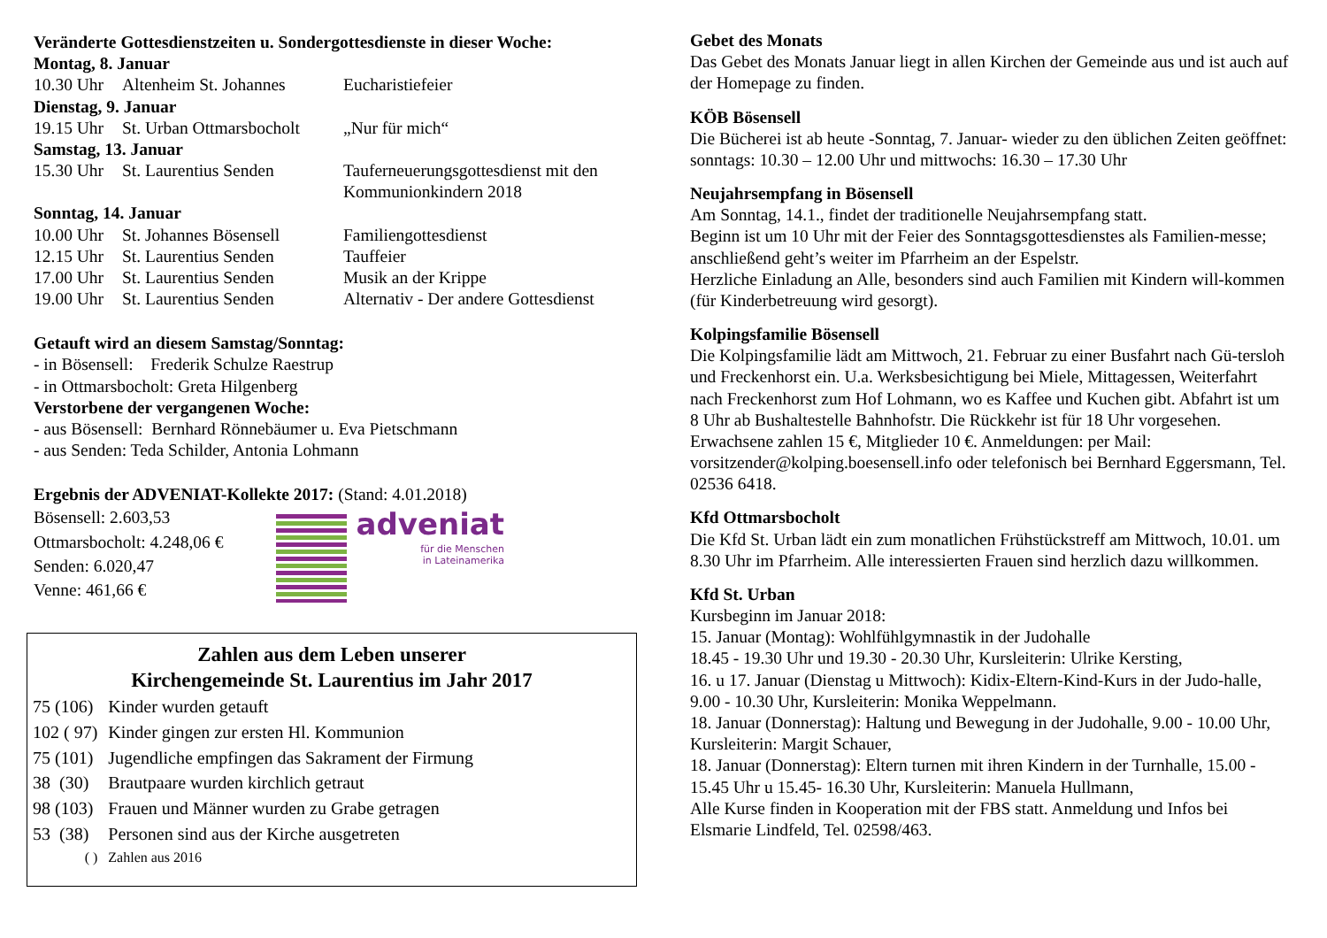Veränderte Gottesdienstzeiten u. Sondergottesdienste in dieser Woche:
Montag, 8. Januar
| 10.30 Uhr | Altenheim St. Johannes | Eucharistiefeier |
Dienstag, 9. Januar
| 19.15 Uhr | St. Urban Ottmarsbocholt | „Nur für mich“ |
Samstag, 13. Januar
| 15.30 Uhr | St. Laurentius Senden | Tauferneuerungsgottesdienst mit den Kommunionkindern 2018 |
Sonntag, 14. Januar
| 10.00 Uhr | St. Johannes Bösensell | Familiengottesdienst |
| 12.15 Uhr | St. Laurentius Senden | Tauffeier |
| 17.00 Uhr | St. Laurentius Senden | Musik an der Krippe |
| 19.00 Uhr | St. Laurentius Senden | Alternativ - Der andere Gottesdienst |
Getauft wird an diesem Samstag/Sonntag:
- in Bösensell: Frederik Schulze Raestrup
- in Ottmarsbocholt: Greta Hilgenberg
Verstorbene der vergangenen Woche:
- aus Bösensell: Bernhard Rönnebäumer u. Eva Pietschmann
- aus Senden: Teda Schilder, Antonia Lohmann
Ergebnis der ADVENIAT-Kollekte 2017: (Stand: 4.01.2018)
Bösensell: 2.603,53
Ottmarsbocholt: 4.248,06 €
Senden: 6.020,47
Venne: 461,66 €
adveniat
für die Menschen
in Lateinamerika
Zahlen aus dem Leben unserer
Kirchengemeinde St. Laurentius im Jahr 2017
| 75 (106) | Kinder wurden getauft |
| 102 ( 97) | Kinder gingen zur ersten Hl. Kommunion |
| 75 (101) | Jugendliche empfingen das Sakrament der Firmung |
| 38 (30) | Brautpaare wurden kirchlich getraut |
| 98 (103) | Frauen und Männer wurden zu Grabe getragen |
| 53 (38) | Personen sind aus der Kirche ausgetreten |
| ( ) | Zahlen aus 2016 |
Gebet des Monats
Das Gebet des Monats Januar liegt in allen Kirchen der Gemeinde aus und ist auch auf der Homepage zu finden.
KÖB Bösensell
Die Bücherei ist ab heute -Sonntag, 7. Januar- wieder zu den üblichen Zeiten geöffnet: sonntags: 10.30 – 12.00 Uhr und mittwochs: 16.30 – 17.30 Uhr
Neujahrsempfang in Bösensell
Am Sonntag, 14.1., findet der traditionelle Neujahrsempfang statt.
Beginn ist um 10 Uhr mit der Feier des Sonntagsgottesdienstes als Familien-messe; anschließend geht’s weiter im Pfarrheim an der Espelstr.
Herzliche Einladung an Alle, besonders sind auch Familien mit Kindern will-kommen (für Kinderbetreuung wird gesorgt).
Kolpingsfamilie Bösensell
Die Kolpingsfamilie lädt am Mittwoch, 21. Februar zu einer Busfahrt nach Gü-tersloh und Freckenhorst ein. U.a. Werksbesichtigung bei Miele, Mittagessen, Weiterfahrt nach Freckenhorst zum Hof Lohmann, wo es Kaffee und Kuchen gibt. Abfahrt ist um 8 Uhr ab Bushaltestelle Bahnhofstr. Die Rückkehr ist für 18 Uhr vorgesehen. Erwachsene zahlen 15 €, Mitglieder 10 €. Anmeldungen: per Mail: vorsitzender@kolping.boesensell.info oder telefonisch bei Bernhard Eggersmann, Tel. 02536 6418.
Kfd Ottmarsbocholt
Die Kfd St. Urban lädt ein zum monatlichen Frühstückstreff am Mittwoch, 10.01. um 8.30 Uhr im Pfarrheim. Alle interessierten Frauen sind herzlich dazu willkommen.
Kfd St. Urban
Kursbeginn im Januar 2018:
15. Januar (Montag): Wohlfühlgymnastik in der Judohalle
18.45 - 19.30 Uhr und 19.30 - 20.30 Uhr, Kursleiterin: Ulrike Kersting,
16. u 17. Januar (Dienstag u Mittwoch): Kidix-Eltern-Kind-Kurs in der Judo-halle, 9.00 - 10.30 Uhr, Kursleiterin: Monika Weppelmann.
18. Januar (Donnerstag): Haltung und Bewegung in der Judohalle, 9.00 - 10.00 Uhr, Kursleiterin: Margit Schauer,
18. Januar (Donnerstag): Eltern turnen mit ihren Kindern in der Turnhalle, 15.00 - 15.45 Uhr u 15.45- 16.30 Uhr, Kursleiterin: Manuela Hullmann,
Alle Kurse finden in Kooperation mit der FBS statt. Anmeldung und Infos bei Elsmarie Lindfeld, Tel. 02598/463.